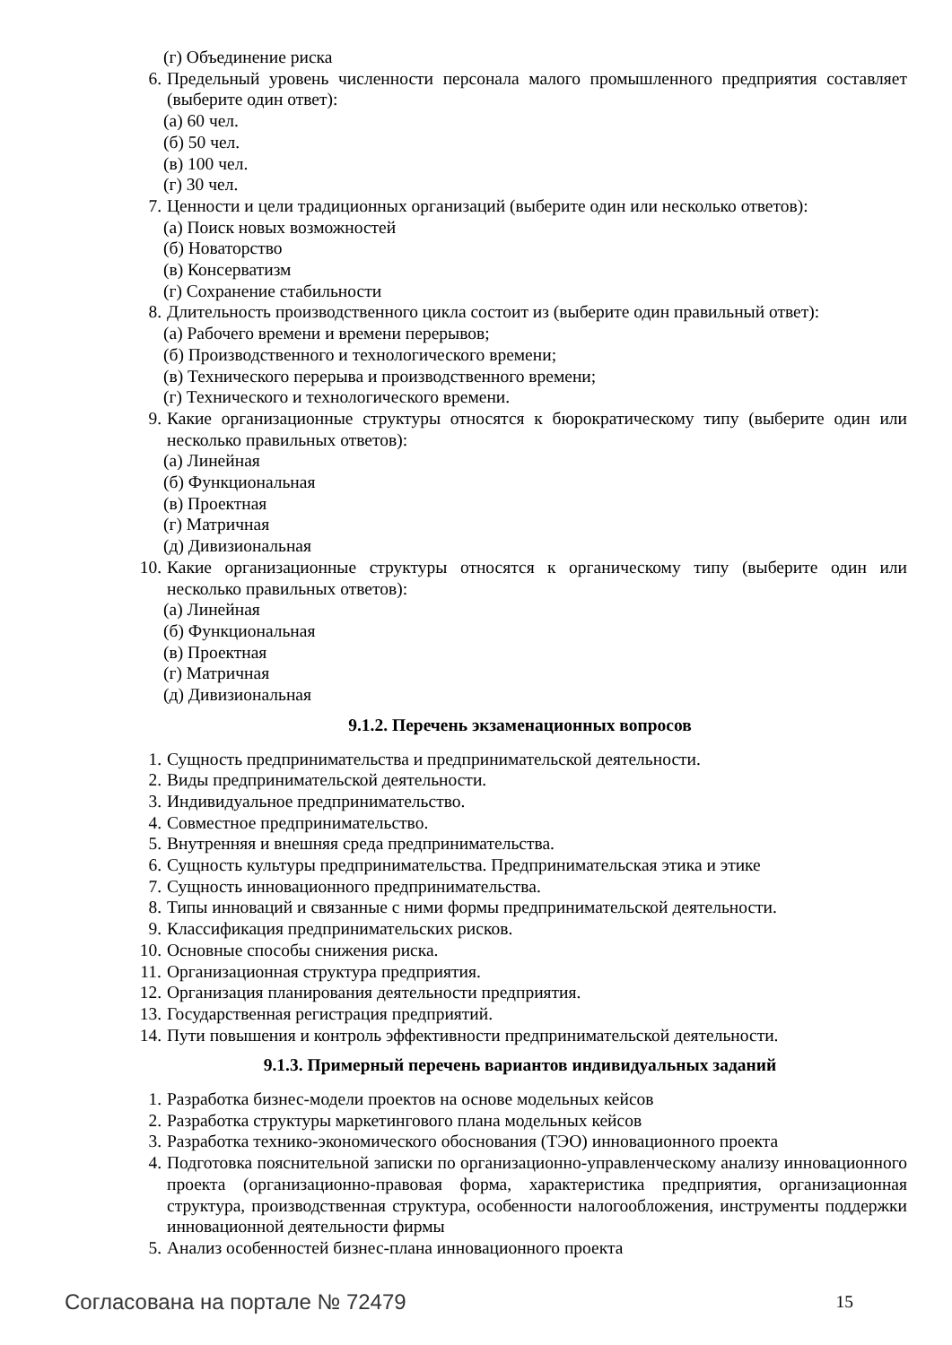(г) Объединение риска
6. Предельный уровень численности персонала малого промышленного предприятия составляет (выберите один ответ):
(а) 60 чел.
(б) 50 чел.
(в) 100 чел.
(г) 30 чел.
7. Ценности и цели традиционных организаций (выберите один или несколько ответов):
(а) Поиск новых возможностей
(б) Новаторство
(в) Консерватизм
(г) Сохранение стабильности
8. Длительность производственного цикла состоит из (выберите один правильный ответ):
(а) Рабочего времени и времени перерывов;
(б) Производственного и технологического времени;
(в) Технического перерыва и производственного времени;
(г) Технического и технологического времени.
9. Какие организационные структуры относятся к бюрократическому типу (выберите один или несколько правильных ответов):
(а) Линейная
(б) Функциональная
(в) Проектная
(г) Матричная
(д) Дивизиональная
10. Какие организационные структуры относятся к органическому типу (выберите один или несколько правильных ответов):
(а) Линейная
(б) Функциональная
(в) Проектная
(г) Матричная
(д) Дивизиональная
9.1.2. Перечень экзаменационных вопросов
1. Сущность предпринимательства и предпринимательской деятельности.
2. Виды предпринимательской деятельности.
3. Индивидуальное предпринимательство.
4. Совместное предпринимательство.
5. Внутренняя и внешняя среда предпринимательства.
6. Сущность культуры предпринимательства. Предпринимательская этика и этике
7. Сущность инновационного предпринимательства.
8. Типы инноваций и связанные с ними формы предпринимательской деятельности.
9. Классификация предпринимательских рисков.
10. Основные способы снижения риска.
11. Организационная структура предприятия.
12. Организация планирования деятельности предприятия.
13. Государственная регистрация предприятий.
14. Пути повышения и контроль эффективности предпринимательской деятельности.
9.1.3. Примерный перечень вариантов индивидуальных заданий
1. Разработка бизнес-модели проектов на основе модельных кейсов
2. Разработка структуры маркетингового плана модельных кейсов
3. Разработка технико-экономического обоснования (ТЭО) инновационного проекта
4. Подготовка пояснительной записки по организационно-управленческому анализу инновационного проекта (организационно-правовая форма, характеристика предприятия, организационная структура, производственная структура, особенности налогообложения, инструменты поддержки инновационной деятельности фирмы
5. Анализ особенностей бизнес-плана инновационного проекта
Согласована на портале № 72479 15